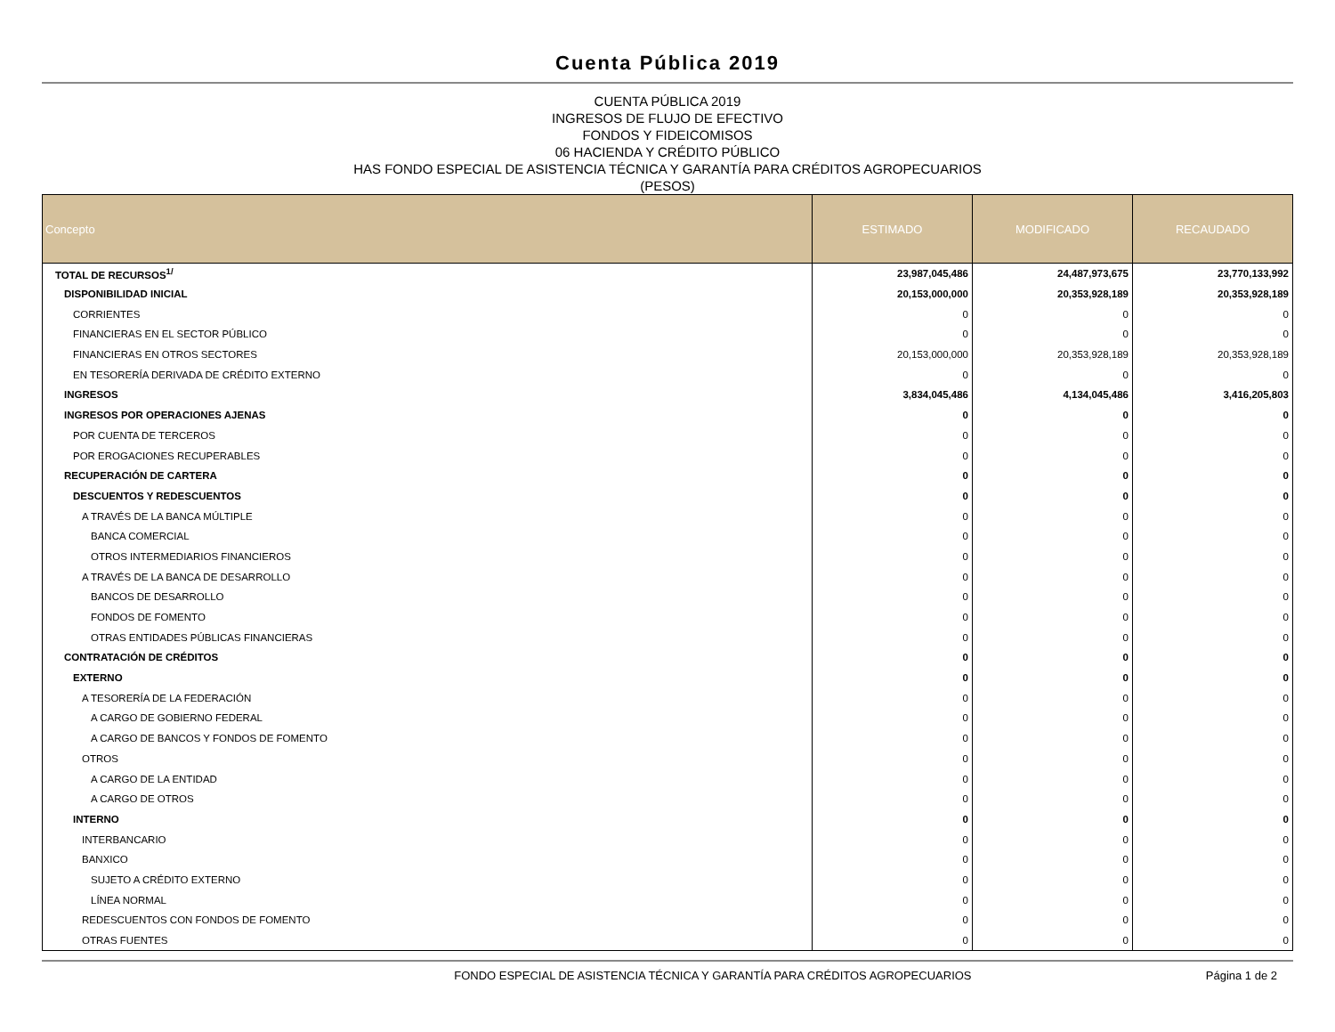Cuenta Pública 2019
CUENTA PÚBLICA 2019
INGRESOS DE FLUJO DE EFECTIVO
FONDOS Y FIDEICOMISOS
06 HACIENDA Y CRÉDITO PÚBLICO
HAS FONDO ESPECIAL DE ASISTENCIA TÉCNICA Y GARANTÍA PARA CRÉDITOS AGROPECUARIOS
(PESOS)
| Concepto | ESTIMADO | MODIFICADO | RECAUDADO |
| --- | --- | --- | --- |
| TOTAL DE RECURSOS<sup>1/</sup> | 23,987,045,486 | 24,487,973,675 | 23,770,133,992 |
| DISPONIBILIDAD INICIAL | 20,153,000,000 | 20,353,928,189 | 20,353,928,189 |
| CORRIENTES | 0 | 0 | 0 |
| FINANCIERAS EN EL SECTOR PÚBLICO | 0 | 0 | 0 |
| FINANCIERAS EN OTROS SECTORES | 20,153,000,000 | 20,353,928,189 | 20,353,928,189 |
| EN TESORERÍA DERIVADA DE CRÉDITO EXTERNO | 0 | 0 | 0 |
| INGRESOS | 3,834,045,486 | 4,134,045,486 | 3,416,205,803 |
| INGRESOS POR OPERACIONES AJENAS | 0 | 0 | 0 |
| POR CUENTA DE TERCEROS | 0 | 0 | 0 |
| POR EROGACIONES RECUPERABLES | 0 | 0 | 0 |
| RECUPERACIÓN DE CARTERA | 0 | 0 | 0 |
| DESCUENTOS Y REDESCUENTOS | 0 | 0 | 0 |
| A TRAVÉS DE LA BANCA MÚLTIPLE | 0 | 0 | 0 |
| BANCA COMERCIAL | 0 | 0 | 0 |
| OTROS INTERMEDIARIOS FINANCIEROS | 0 | 0 | 0 |
| A TRAVÉS DE LA BANCA DE DESARROLLO | 0 | 0 | 0 |
| BANCOS DE DESARROLLO | 0 | 0 | 0 |
| FONDOS DE FOMENTO | 0 | 0 | 0 |
| OTRAS ENTIDADES PÚBLICAS FINANCIERAS | 0 | 0 | 0 |
| CONTRATACIÓN DE CRÉDITOS | 0 | 0 | 0 |
| EXTERNO | 0 | 0 | 0 |
| A TESORERÍA DE LA FEDERACIÓN | 0 | 0 | 0 |
| A CARGO DE GOBIERNO FEDERAL | 0 | 0 | 0 |
| A CARGO DE BANCOS Y FONDOS DE FOMENTO | 0 | 0 | 0 |
| OTROS | 0 | 0 | 0 |
| A CARGO DE LA ENTIDAD | 0 | 0 | 0 |
| A CARGO DE OTROS | 0 | 0 | 0 |
| INTERNO | 0 | 0 | 0 |
| INTERBANCARIO | 0 | 0 | 0 |
| BANXICO | 0 | 0 | 0 |
| SUJETO A CRÉDITO EXTERNO | 0 | 0 | 0 |
| LÍNEA NORMAL | 0 | 0 | 0 |
| REDESCUENTOS CON FONDOS DE FOMENTO | 0 | 0 | 0 |
| OTRAS FUENTES | 0 | 0 | 0 |
FONDO ESPECIAL DE ASISTENCIA TÉCNICA Y GARANTÍA PARA CRÉDITOS AGROPECUARIOS Página 1 de 2